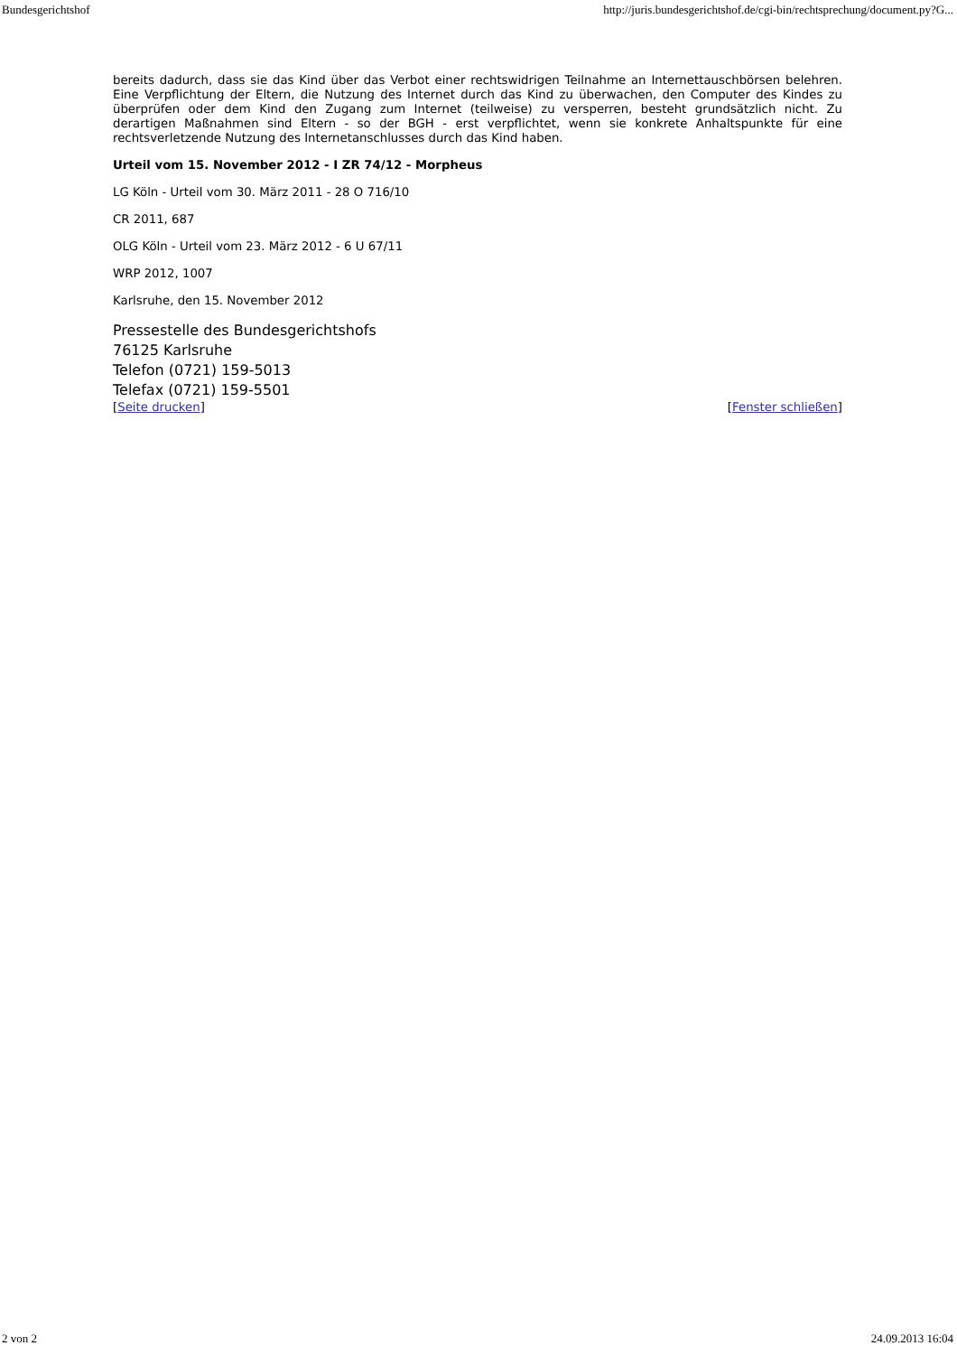Bundesgerichtshof http://juris.bundesgerichtshof.de/cgi-bin/rechtsprechung/document.py?G...
bereits dadurch, dass sie das Kind über das Verbot einer rechtswidrigen Teilnahme an Internettauschbörsen belehren. Eine Verpflichtung der Eltern, die Nutzung des Internet durch das Kind zu überwachen, den Computer des Kindes zu überprüfen oder dem Kind den Zugang zum Internet (teilweise) zu versperren, besteht grundsätzlich nicht. Zu derartigen Maßnahmen sind Eltern - so der BGH - erst verpflichtet, wenn sie konkrete Anhaltspunkte für eine rechtsverletzende Nutzung des Internetanschlusses durch das Kind haben.
Urteil vom 15. November 2012 - I ZR 74/12 - Morpheus
LG Köln - Urteil vom 30. März 2011 - 28 O 716/10
CR 2011, 687
OLG Köln - Urteil vom 23. März 2012 - 6 U 67/11
WRP 2012, 1007
Karlsruhe, den 15. November 2012
Pressestelle des Bundesgerichtshofs
76125 Karlsruhe
Telefon (0721) 159-5013
Telefax (0721) 159-5501
[Seite drucken] [Fenster schließen]
2 von 2 24.09.2013 16:04